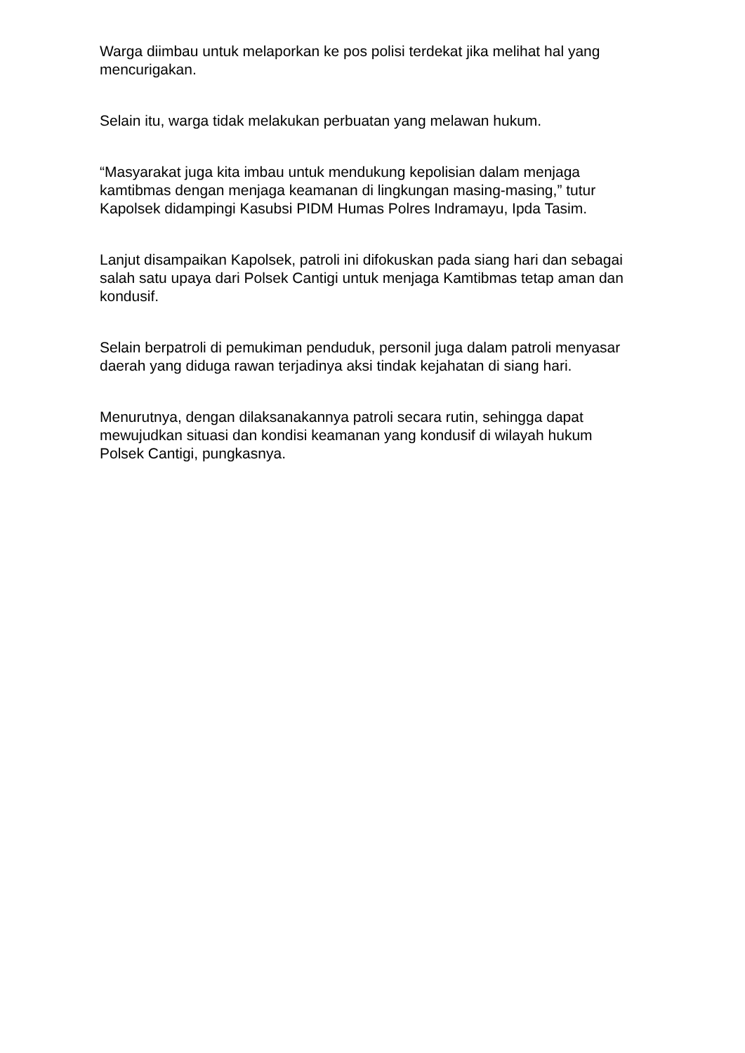Warga diimbau untuk melaporkan ke pos polisi terdekat jika melihat hal yang mencurigakan.
Selain itu, warga tidak melakukan perbuatan yang melawan hukum.
“Masyarakat juga kita imbau untuk mendukung kepolisian dalam menjaga kamtibmas dengan menjaga keamanan di lingkungan masing-masing,” tutur Kapolsek didampingi Kasubsi PIDM Humas Polres Indramayu, Ipda Tasim.
Lanjut disampaikan Kapolsek, patroli ini difokuskan pada siang hari dan sebagai salah satu upaya dari Polsek Cantigi untuk menjaga Kamtibmas tetap aman dan kondusif.
Selain berpatroli di pemukiman penduduk, personil juga dalam patroli menyasar daerah yang diduga rawan terjadinya aksi tindak kejahatan di siang hari.
Menurutnya, dengan dilaksanakannya patroli secara rutin, sehingga dapat mewujudkan situasi dan kondisi keamanan yang kondusif di wilayah hukum Polsek Cantigi, pungkasnya.